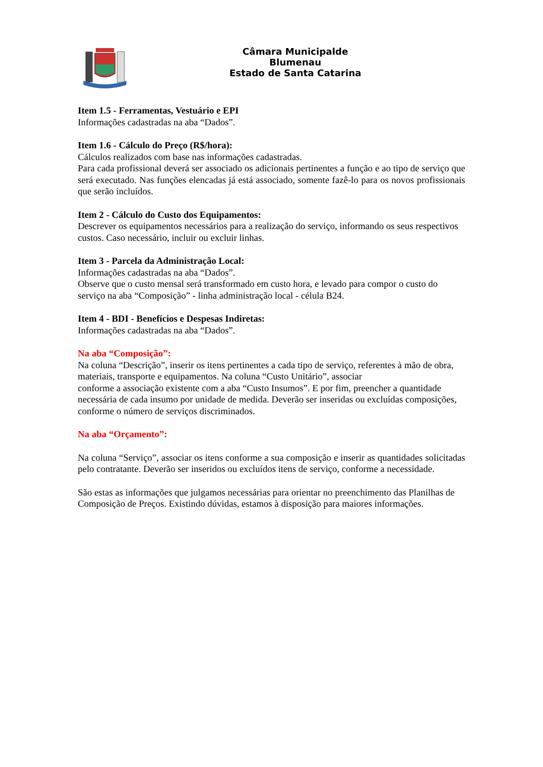Câmara Municipalde
Blumenau
Estado de Santa Catarina
Item 1.5 - Ferramentas, Vestuário e EPI
Informações cadastradas na aba “Dados”.
Item 1.6 - Cálculo do Preço (R$/hora):
Cálculos realizados com base nas informações cadastradas.
Para cada profissional deverá ser associado os adicionais pertinentes a função e ao tipo de serviço que será executado. Nas funções elencadas já está associado, somente fazê-lo para os novos profissionais que serão incluídos.
Item 2 - Cálculo do Custo dos Equipamentos:
Descrever os equipamentos necessários para a realização do serviço, informando os seus respectivos custos. Caso necessário, incluir ou excluir linhas.
Item 3 - Parcela da Administração Local:
Informações cadastradas na aba “Dados”.
Observe que o custo mensal será transformado em custo hora, e levado para compor o custo do serviço na aba “Composição” - linha administração local - célula B24.
Item 4 - BDI - Benefícios e Despesas Indiretas:
Informações cadastradas na aba “Dados”.
Na aba “Composição”:
Na coluna “Descrição”, inserir os itens pertinentes a cada tipo de serviço, referentes à mão de obra, materiais, transporte e equipamentos. Na coluna “Custo Unitário”, associar
conforme a associação existente com a aba “Custo Insumos”. E por fim, preencher a quantidade necessária de cada insumo por unidade de medida. Deverão ser inseridas ou excluídas composições, conforme o número de serviços discriminados.
Na aba “Orçamento”:
Na coluna “Serviço”, associar os itens conforme a sua composição e inserir as quantidades solicitadas pelo contratante. Deverão ser inseridos ou excluídos itens de serviço, conforme a necessidade.
São estas as informações que julgamos necessárias para orientar no preenchimento das Planilhas de Composição de Preços. Existindo dúvidas, estamos à disposição para maiores informações.